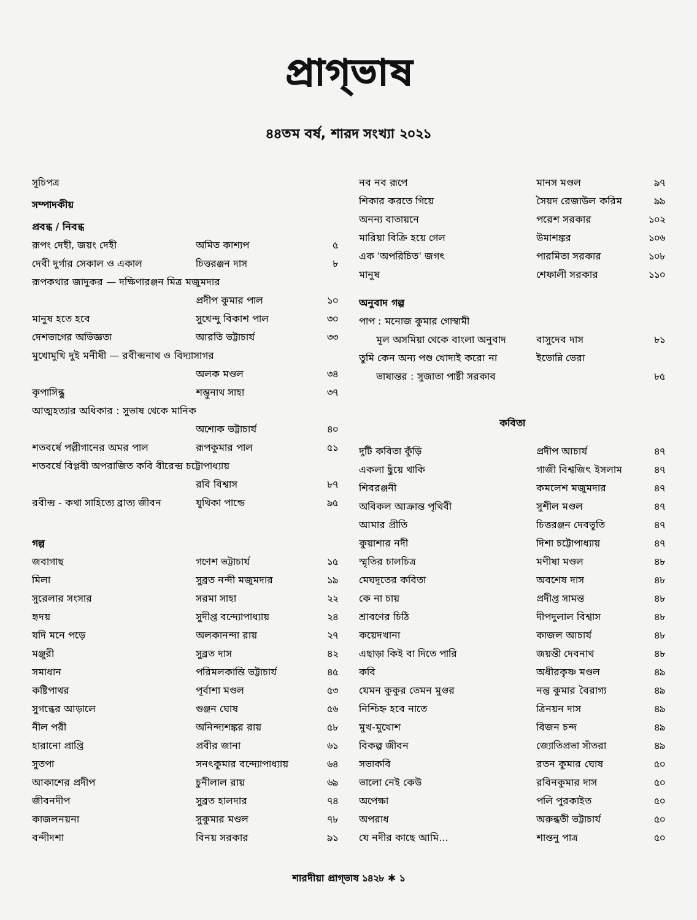প্রাগ্‌ভাষ
৪৪তম বর্ষ, শারদ সংখ্যা ২০২১
| সূচিপত্র | | |
| সম্পাদকীয় | | |
| প্রবন্ধ / নিবন্ধ | | |
| রূপং দেহী, জয়ং দেহী | অমিত কাশ্যপ | ৫ |
| দেবী দুর্গার সেকাল ও একাল | চিত্তরঞ্জন দাস | ৮ |
| রূপকথার জাদুকর — দক্ষিণারঞ্জন মিত্র মজুমদার | | |
| | প্রদীপ কুমার পাল | ১০ |
| মানুষ হতে হবে | সুখেন্দু বিকাশ পাল | ৩০ |
| দেশভাগের অভিজ্ঞতা | আরতি ভট্টাচার্য | ৩৩ |
| মুখোমুখি দুই মনীষী — রবীন্দ্রনাথ ও বিদ্যাসাগর | | |
| | অলক মণ্ডল | ৩৪ |
| কৃপাসিন্ধু | শম্ভুনাথ সাহা | ৩৭ |
| আত্মহত্যার অধিকার : সুভাষ থেকে মানিক | | |
| | অশোক ভট্টাচার্য | ৪০ |
| শতবর্ষে পল্লীগানের অমর পাল | রূপকুমার পাল | ৫১ |
| শতবর্ষে বিপ্লবী অপরাজিত কবি বীরেন্দ্র চট্টোপাধ্যায় | | |
| | রবি বিশ্বাস | ৮৭ |
| রবীন্দ্র - কথা সাহিত্যে ব্রাত্য জীবন | যূথিকা পান্ডে | ৯৫ |
| গল্প | | |
| জবাগাছ | গণেশ ভট্টাচার্য | ১৫ |
| মিলা | সুব্রত নন্দী মজুমদার | ১৯ |
| সুরেলার সংসার | সরমা সাহা | ২২ |
| হৃদয় | সুদীপ্ত বন্দ্যোপাধ্যায় | ২৪ |
| যদি মনে পড়ে | অলকানন্দা রায় | ২৭ |
| মঞ্জুরী | সুব্রত দাস | ৪২ |
| সমাধান | পরিমলকান্তি ভট্টাচার্য | ৪৫ |
| কষ্টিপাথর | পূর্বাশা মণ্ডল | ৫৩ |
| সুগন্ধের আড়ালে | গুঞ্জন ঘোষ | ৫৬ |
| নীল পরী | অনিন্দ্যশঙ্কর রায় | ৫৮ |
| হারানো প্রাপ্তি | প্রবীর জানা | ৬১ |
| সুতপা | সনৎকুমার বন্দ্যোপাধ্যায় | ৬৪ |
| আকাশের প্রদীপ | চুনীলাল রায় | ৬৯ |
| জীবনদীপ | সুব্রত হালদার | ৭৪ |
| কাজলনয়না | সুকুমার মণ্ডল | ৭৮ |
| বন্দীদশা | বিনয় সরকার | ৯১ |
| নব নব রূপে | মানস মণ্ডল | ৯৭ |
| শিকার করতে গিয়ে | সৈয়দ রেজাউল করিম | ৯৯ |
| অনন্য বাতায়নে | পরেশ সরকার | ১০২ |
| মারিয়া বিক্রি হয়ে গেল | উমাশঙ্কর | ১০৬ |
| এক 'অপরিচিত' জগৎ | পারমিতা সরকার | ১০৮ |
| মানুষ | শেফালী সরকার | ১১০ |
| অনুবাদ গল্প | | |
| পাপ : মনোজ কুমার গোস্বামী | | |
| মূল অসমিয়া থেকে বাংলা অনুবাদ | বাসুদেব দাস | ৮১ |
| তুমি কেন অন্য পশু খোদাই করো না | ইভোন্নি ভেরা | |
| ভাষান্তর : সুজাতা পাষ্টী সরকাব | | ৮৫ |
| কবিতা | | |
| দুটি কবিতা কুঁড়ি | প্রদীপ আচার্য | ৪৭ |
| একলা ছুঁয়ে থাকি | গাজী বিশ্বজিৎ ইসলাম | ৪৭ |
| শিবরঞ্জনী | কমলেশ মজুমদার | ৪৭ |
| অবিকল আক্রান্ত পৃথিবী | সুশীল মণ্ডল | ৪৭ |
| আমার প্রীতি | চিত্তরঞ্জন দেবভূতি | ৪৭ |
| কুয়াশার নদী | দিশা চট্টোপাধ্যায় | ৪৭ |
| স্মৃতির চালচিত্র | মণীষা মণ্ডল | ৪৮ |
| মেঘদূতের কবিতা | অবশেষ দাস | ৪৮ |
| কে না চায় | প্রদীপ্ত সামন্ত | ৪৮ |
| শ্রাবণের চিঠি | দীপদুলাল বিশ্বাস | ৪৮ |
| কয়েদখানা | কাজল আচার্য | ৪৮ |
| এছাড়া কিই বা দিতে পারি | জয়ন্তী দেবনাথ | ৪৮ |
| কবি | অধীরকৃষ্ণ মণ্ডল | ৪৯ |
| যেমন কুকুর তেমন মুগুর | নন্তু কুমার বৈরাগ্য | ৪৯ |
| নিশ্চিহ্ন হবে নাতে | ত্রিনয়ন দাস | ৪৯ |
| মুখ-মুখোশ | বিজন চন্দ | ৪৯ |
| বিকল্প জীবন | জ্যোতিপ্রভা সাঁতরা | ৪৯ |
| সভাকবি | রতন কুমার ঘোষ | ৫০ |
| ভালো নেই কেউ | রবিনকুমার দাস | ৫০ |
| অপেক্ষা | পলি পুরকাইত | ৫০ |
| অপরাধ | অরুন্ধতী ভট্টাচার্য | ৫০ |
| যে নদীর কাছে আমি... | শান্তনু পাত্র | ৫০ |
শারদীয়া প্রাগ্‌ভাষ ১৪২৮ ✱ ১